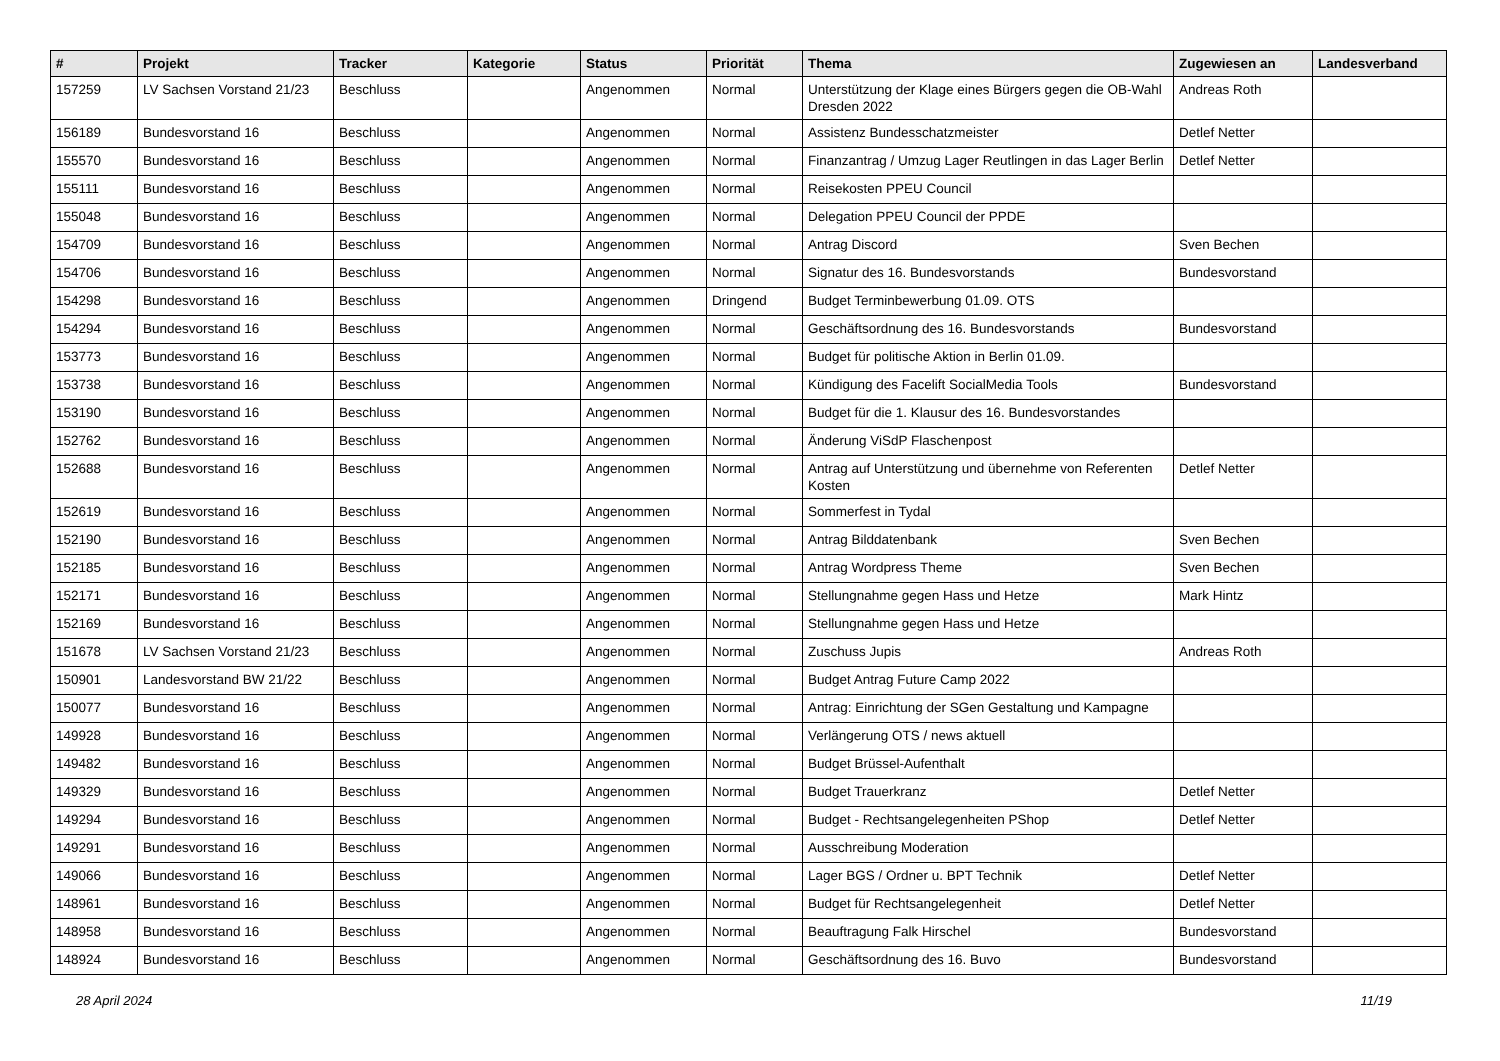| # | Projekt | Tracker | Kategorie | Status | Priorität | Thema | Zugewiesen an | Landesverband |
| --- | --- | --- | --- | --- | --- | --- | --- | --- |
| 157259 | LV Sachsen Vorstand 21/23 | Beschluss | | Angenommen | Normal | Unterstützung der Klage eines Bürgers gegen die OB-Wahl Dresden 2022 | Andreas Roth | |
| 156189 | Bundesvorstand 16 | Beschluss | | Angenommen | Normal | Assistenz Bundesschatzmeister | Detlef Netter | |
| 155570 | Bundesvorstand 16 | Beschluss | | Angenommen | Normal | Finanzantrag / Umzug Lager Reutlingen in das Lager Berlin | Detlef Netter | |
| 155111 | Bundesvorstand 16 | Beschluss | | Angenommen | Normal | Reisekosten PPEU Council | | |
| 155048 | Bundesvorstand 16 | Beschluss | | Angenommen | Normal | Delegation PPEU Council der PPDE | | |
| 154709 | Bundesvorstand 16 | Beschluss | | Angenommen | Normal | Antrag Discord | Sven Bechen | |
| 154706 | Bundesvorstand 16 | Beschluss | | Angenommen | Normal | Signatur des 16. Bundesvorstands | Bundesvorstand | |
| 154298 | Bundesvorstand 16 | Beschluss | | Angenommen | Dringend | Budget Terminbewerbung 01.09. OTS | | |
| 154294 | Bundesvorstand 16 | Beschluss | | Angenommen | Normal | Geschäftsordnung des 16. Bundesvorstands | Bundesvorstand | |
| 153773 | Bundesvorstand 16 | Beschluss | | Angenommen | Normal | Budget für politische Aktion in Berlin 01.09. | | |
| 153738 | Bundesvorstand 16 | Beschluss | | Angenommen | Normal | Kündigung des Facelift SocialMedia Tools | Bundesvorstand | |
| 153190 | Bundesvorstand 16 | Beschluss | | Angenommen | Normal | Budget für die 1. Klausur des 16. Bundesvorstandes | | |
| 152762 | Bundesvorstand 16 | Beschluss | | Angenommen | Normal | Änderung ViSdP Flaschenpost | | |
| 152688 | Bundesvorstand 16 | Beschluss | | Angenommen | Normal | Antrag auf Unterstützung und übernehme von Referenten Kosten | Detlef Netter | |
| 152619 | Bundesvorstand 16 | Beschluss | | Angenommen | Normal | Sommerfest in Tydal | | |
| 152190 | Bundesvorstand 16 | Beschluss | | Angenommen | Normal | Antrag Bilddatenbank | Sven Bechen | |
| 152185 | Bundesvorstand 16 | Beschluss | | Angenommen | Normal | Antrag Wordpress Theme | Sven Bechen | |
| 152171 | Bundesvorstand 16 | Beschluss | | Angenommen | Normal | Stellungnahme gegen Hass und Hetze | Mark Hintz | |
| 152169 | Bundesvorstand 16 | Beschluss | | Angenommen | Normal | Stellungnahme gegen Hass und Hetze | | |
| 151678 | LV Sachsen Vorstand 21/23 | Beschluss | | Angenommen | Normal | Zuschuss Jupis | Andreas Roth | |
| 150901 | Landesvorstand BW 21/22 | Beschluss | | Angenommen | Normal | Budget Antrag Future Camp 2022 | | |
| 150077 | Bundesvorstand 16 | Beschluss | | Angenommen | Normal | Antrag: Einrichtung der SGen Gestaltung und Kampagne | | |
| 149928 | Bundesvorstand 16 | Beschluss | | Angenommen | Normal | Verlängerung OTS / news aktuell | | |
| 149482 | Bundesvorstand 16 | Beschluss | | Angenommen | Normal | Budget Brüssel-Aufenthalt | | |
| 149329 | Bundesvorstand 16 | Beschluss | | Angenommen | Normal | Budget Trauerkranz | Detlef Netter | |
| 149294 | Bundesvorstand 16 | Beschluss | | Angenommen | Normal | Budget - Rechtsangelegenheiten PShop | Detlef Netter | |
| 149291 | Bundesvorstand 16 | Beschluss | | Angenommen | Normal | Ausschreibung Moderation | | |
| 149066 | Bundesvorstand 16 | Beschluss | | Angenommen | Normal | Lager BGS / Ordner u. BPT Technik | Detlef Netter | |
| 148961 | Bundesvorstand 16 | Beschluss | | Angenommen | Normal | Budget für Rechtsangelegenheit | Detlef Netter | |
| 148958 | Bundesvorstand 16 | Beschluss | | Angenommen | Normal | Beauftragung Falk Hirschel | Bundesvorstand | |
| 148924 | Bundesvorstand 16 | Beschluss | | Angenommen | Normal | Geschäftsordnung des 16. Buvo | Bundesvorstand | |
28 April 2024 11/19